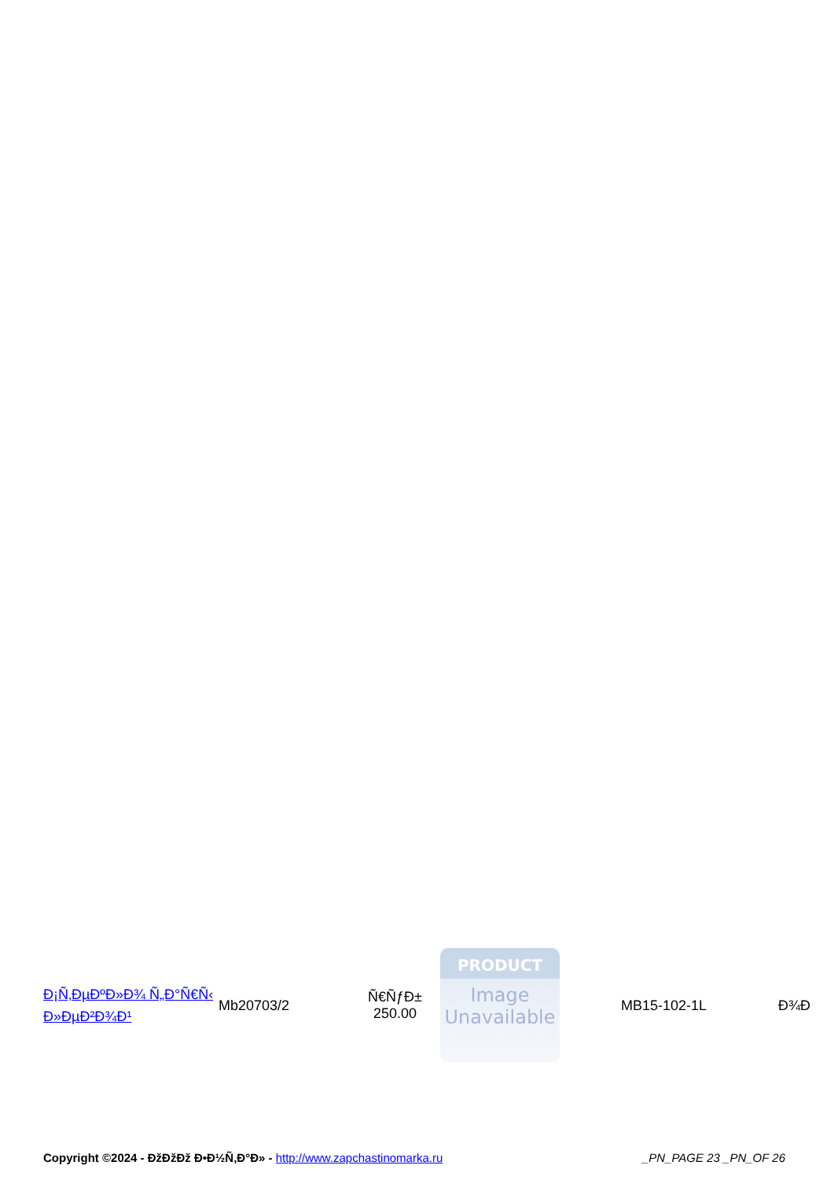| Ð¡Ñ‚ÐµÐºÐ»Ð¾ Ñ„Ð°Ñ€Ñ‹ Ð»ÐµÐ²Ð¾Ð¹ | Mb20703/2 | Ñ€ÑƒÐ± 250.00 | PRODUCT Image Unavailable | MB15-102-1L | Ð¾Ð |
Copyright ©2024 - ÐžÐžÐž Ð•Ð½Ñ‚Ð°Ð» - http://www.zapchastinomarka.ru
_PN_PAGE 23 _PN_OF 26